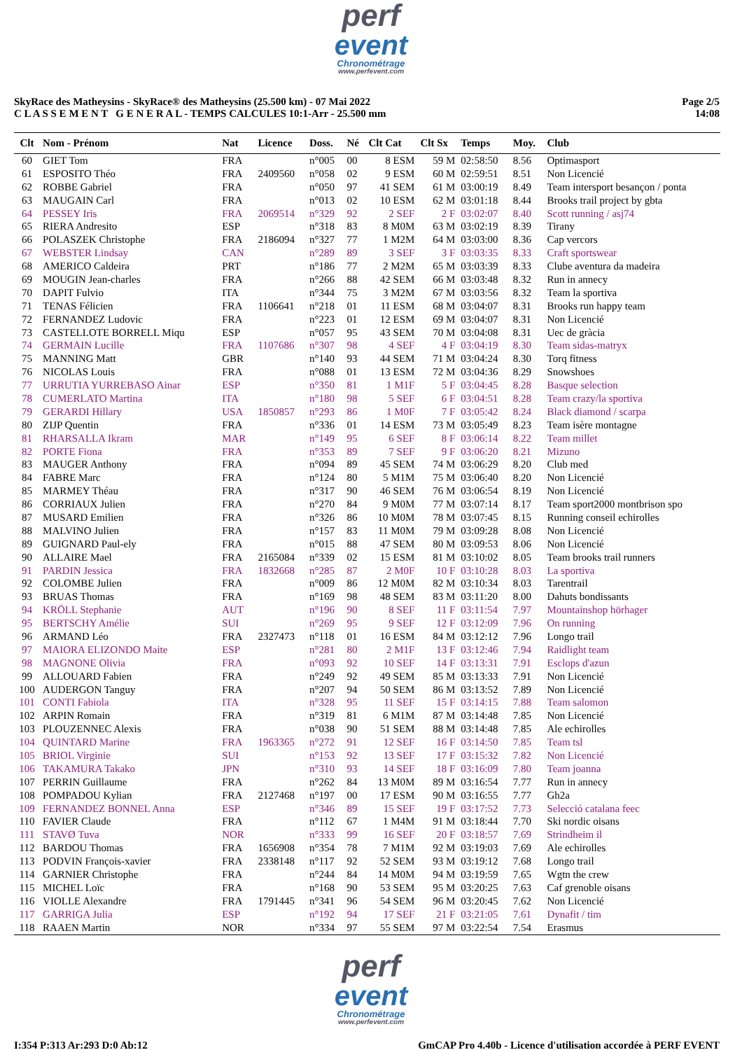perf
event
Chronométrage
www.perfevent.com
SkyRace des Matheysins - SkyRace® des Matheysins (25.500 km) - 07 Mai 2022
C L A S S E M E N T G E N E R A L - TEMPS CALCULES 10:1-Arr - 25.500 mm
Page 2/5
14:08
| Clt | Nom - Prénom | Nat | Licence | Doss. | Né | Clt Cat | Clt Sx | Temps | Moy. | Club |
| --- | --- | --- | --- | --- | --- | --- | --- | --- | --- | --- |
| 60 | GIET Tom | FRA | | n°005 | 00 | 8 ESM | 59 M | 02:58:50 | 8.56 | Optimasport |
| 61 | ESPOSITO Théo | FRA | 2409560 | n°058 | 02 | 9 ESM | 60 M | 02:59:51 | 8.51 | Non Licencié |
| 62 | ROBBE Gabriel | FRA | | n°050 | 97 | 41 SEM | 61 M | 03:00:19 | 8.49 | Team intersport besançon / ponta |
| 63 | MAUGAIN Carl | FRA | | n°013 | 02 | 10 ESM | 62 M | 03:01:18 | 8.44 | Brooks trail project by gbta |
| 64 | PESSEY Iris | FRA | 2069514 | n°329 | 92 | 2 SEF | 2 F | 03:02:07 | 8.40 | Scott running / asj74 |
| 65 | RIERA Andresito | ESP | | n°318 | 83 | 8 M0M | 63 M | 03:02:19 | 8.39 | Tirany |
| 66 | POLASZEK Christophe | FRA | 2186094 | n°327 | 77 | 1 M2M | 64 M | 03:03:00 | 8.36 | Cap vercors |
| 67 | WEBSTER Lindsay | CAN | | n°289 | 89 | 3 SEF | 3 F | 03:03:35 | 8.33 | Craft sportswear |
| 68 | AMERICO Caldeira | PRT | | n°186 | 77 | 2 M2M | 65 M | 03:03:39 | 8.33 | Clube aventura da madeira |
| 69 | MOUGIN Jean-charles | FRA | | n°266 | 88 | 42 SEM | 66 M | 03:03:48 | 8.32 | Run in annecy |
| 70 | DAPIT Fulvio | ITA | | n°344 | 75 | 3 M2M | 67 M | 03:03:56 | 8.32 | Team la sportiva |
| 71 | TENAS Félicien | FRA | 1106641 | n°218 | 01 | 11 ESM | 68 M | 03:04:07 | 8.31 | Brooks run happy team |
| 72 | FERNANDEZ Ludovic | FRA | | n°223 | 01 | 12 ESM | 69 M | 03:04:07 | 8.31 | Non Licencié |
| 73 | CASTELLOTE BORRELL Miqu | ESP | | n°057 | 95 | 43 SEM | 70 M | 03:04:08 | 8.31 | Uec de gràcia |
| 74 | GERMAIN Lucille | FRA | 1107686 | n°307 | 98 | 4 SEF | 4 F | 03:04:19 | 8.30 | Team sidas-matryx |
| 75 | MANNING Matt | GBR | | n°140 | 93 | 44 SEM | 71 M | 03:04:24 | 8.30 | Torq fitness |
| 76 | NICOLAS Louis | FRA | | n°088 | 01 | 13 ESM | 72 M | 03:04:36 | 8.29 | Snowshoes |
| 77 | URRUTIA YURREBASO Ainar | ESP | | n°350 | 81 | 1 M1F | 5 F | 03:04:45 | 8.28 | Basque selection |
| 78 | CUMERLATO Martina | ITA | | n°180 | 98 | 5 SEF | 6 F | 03:04:51 | 8.28 | Team crazy/la sportiva |
| 79 | GERARDI Hillary | USA | 1850857 | n°293 | 86 | 1 M0F | 7 F | 03:05:42 | 8.24 | Black diamond / scarpa |
| 80 | ZIJP Quentin | FRA | | n°336 | 01 | 14 ESM | 73 M | 03:05:49 | 8.23 | Team isère montagne |
| 81 | RHARSALLA Ikram | MAR | | n°149 | 95 | 6 SEF | 8 F | 03:06:14 | 8.22 | Team millet |
| 82 | PORTE Fiona | FRA | | n°353 | 89 | 7 SEF | 9 F | 03:06:20 | 8.21 | Mizuno |
| 83 | MAUGER Anthony | FRA | | n°094 | 89 | 45 SEM | 74 M | 03:06:29 | 8.20 | Club med |
| 84 | FABRE Marc | FRA | | n°124 | 80 | 5 M1M | 75 M | 03:06:40 | 8.20 | Non Licencié |
| 85 | MARMEY Théau | FRA | | n°317 | 90 | 46 SEM | 76 M | 03:06:54 | 8.19 | Non Licencié |
| 86 | CORRIAUX Julien | FRA | | n°270 | 84 | 9 M0M | 77 M | 03:07:14 | 8.17 | Team sport2000 montbrison spo |
| 87 | MUSARD Emilien | FRA | | n°326 | 86 | 10 M0M | 78 M | 03:07:45 | 8.15 | Running conseil echirolles |
| 88 | MALVINO Julien | FRA | | n°157 | 83 | 11 M0M | 79 M | 03:09:28 | 8.08 | Non Licencié |
| 89 | GUIGNARD Paul-ely | FRA | | n°015 | 88 | 47 SEM | 80 M | 03:09:53 | 8.06 | Non Licencié |
| 90 | ALLAIRE Mael | FRA | 2165084 | n°339 | 02 | 15 ESM | 81 M | 03:10:02 | 8.05 | Team brooks trail runners |
| 91 | PARDIN Jessica | FRA | 1832668 | n°285 | 87 | 2 M0F | 10 F | 03:10:28 | 8.03 | La sportiva |
| 92 | COLOMBE Julien | FRA | | n°009 | 86 | 12 M0M | 82 M | 03:10:34 | 8.03 | Tarentrail |
| 93 | BRUAS Thomas | FRA | | n°169 | 98 | 48 SEM | 83 M | 03:11:20 | 8.00 | Dahuts bondissants |
| 94 | KRÖLL Stephanie | AUT | | n°196 | 90 | 8 SEF | 11 F | 03:11:54 | 7.97 | Mountainshop hörhager |
| 95 | BERTSCHY Amélie | SUI | | n°269 | 95 | 9 SEF | 12 F | 03:12:09 | 7.96 | On running |
| 96 | ARMAND Léo | FRA | 2327473 | n°118 | 01 | 16 ESM | 84 M | 03:12:12 | 7.96 | Longo trail |
| 97 | MAIORA ELIZONDO Maite | ESP | | n°281 | 80 | 2 M1F | 13 F | 03:12:46 | 7.94 | Raidlight team |
| 98 | MAGNONE Olivia | FRA | | n°093 | 92 | 10 SEF | 14 F | 03:13:31 | 7.91 | Esclops d'azun |
| 99 | ALLOUARD Fabien | FRA | | n°249 | 92 | 49 SEM | 85 M | 03:13:33 | 7.91 | Non Licencié |
| 100 | AUDERGON Tanguy | FRA | | n°207 | 94 | 50 SEM | 86 M | 03:13:52 | 7.89 | Non Licencié |
| 101 | CONTI Fabiola | ITA | | n°328 | 95 | 11 SEF | 15 F | 03:14:15 | 7.88 | Team salomon |
| 102 | ARPIN Romain | FRA | | n°319 | 81 | 6 M1M | 87 M | 03:14:48 | 7.85 | Non Licencié |
| 103 | PLOUZENNEC Alexis | FRA | | n°038 | 90 | 51 SEM | 88 M | 03:14:48 | 7.85 | Ale echirolles |
| 104 | QUINTARD Marine | FRA | 1963365 | n°272 | 91 | 12 SEF | 16 F | 03:14:50 | 7.85 | Team tsl |
| 105 | BRIOL Virginie | SUI | | n°153 | 92 | 13 SEF | 17 F | 03:15:32 | 7.82 | Non Licencié |
| 106 | TAKAMURA Takako | JPN | | n°310 | 93 | 14 SEF | 18 F | 03:16:09 | 7.80 | Team joanna |
| 107 | PERRIN Guillaume | FRA | | n°262 | 84 | 13 M0M | 89 M | 03:16:54 | 7.77 | Run in annecy |
| 108 | POMPADOU Kylian | FRA | 2127468 | n°197 | 00 | 17 ESM | 90 M | 03:16:55 | 7.77 | Gh2a |
| 109 | FERNANDEZ BONNEL Anna | ESP | | n°346 | 89 | 15 SEF | 19 F | 03:17:52 | 7.73 | Selecció catalana feec |
| 110 | FAVIER Claude | FRA | | n°112 | 67 | 1 M4M | 91 M | 03:18:44 | 7.70 | Ski nordic oisans |
| 111 | STAVØ Tuva | NOR | | n°333 | 99 | 16 SEF | 20 F | 03:18:57 | 7.69 | Strindheim il |
| 112 | BARDOU Thomas | FRA | 1656908 | n°354 | 78 | 7 M1M | 92 M | 03:19:03 | 7.69 | Ale echirolles |
| 113 | PODVIN François-xavier | FRA | 2338148 | n°117 | 92 | 52 SEM | 93 M | 03:19:12 | 7.68 | Longo trail |
| 114 | GARNIER Christophe | FRA | | n°244 | 84 | 14 M0M | 94 M | 03:19:59 | 7.65 | Wgtn the crew |
| 115 | MICHEL Loïc | FRA | | n°168 | 90 | 53 SEM | 95 M | 03:20:25 | 7.63 | Caf grenoble oisans |
| 116 | VIOLLE Alexandre | FRA | 1791445 | n°341 | 96 | 54 SEM | 96 M | 03:20:45 | 7.62 | Non Licencié |
| 117 | GARRIGA Julia | ESP | | n°192 | 94 | 17 SEF | 21 F | 03:21:05 | 7.61 | Dynafit / tim |
| 118 | RAAEN Martin | NOR | | n°334 | 97 | 55 SEM | 97 M | 03:22:54 | 7.54 | Erasmus |
perf
event
Chronométrage
www.perfevent.com
I:354 P:313 Ar:293 D:0 Ab:12 GmCAP Pro 4.40b - Licence d'utilisation accordée à PERF EVENT